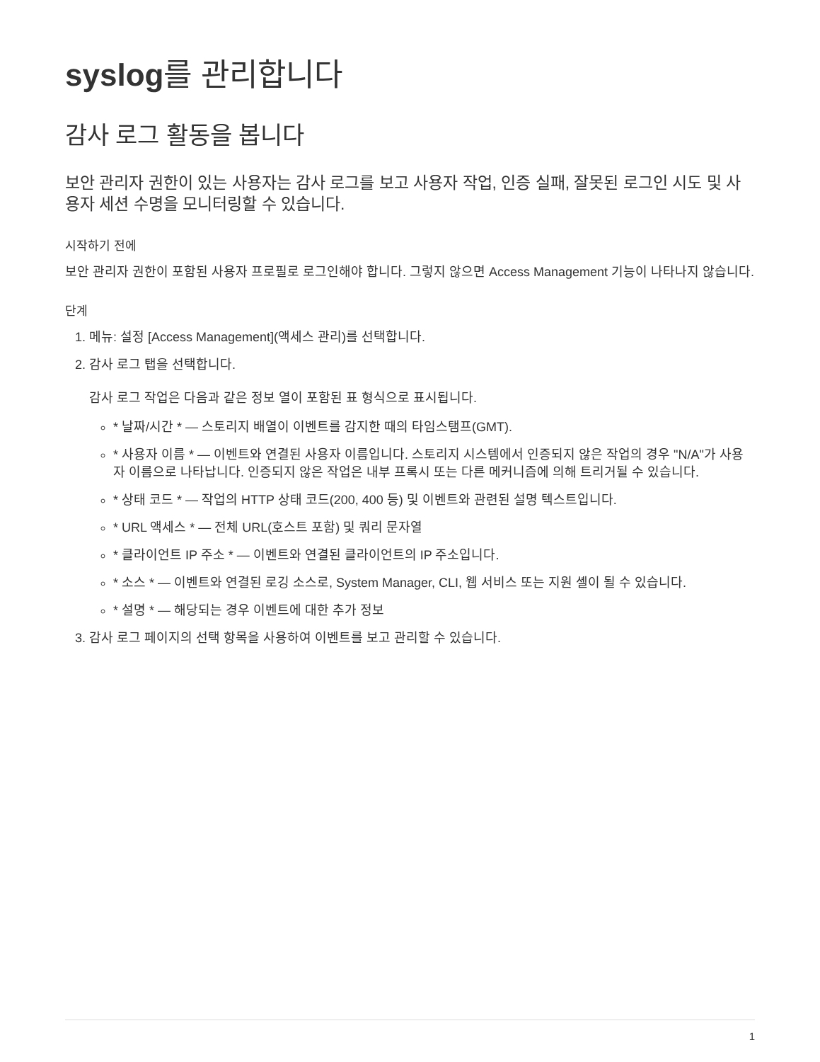syslog를 관리합니다
감사 로그 활동을 봅니다
보안 관리자 권한이 있는 사용자는 감사 로그를 보고 사용자 작업, 인증 실패, 잘못된 로그인 시도 및 사용자 세션 수명을 모니터링할 수 있습니다.
시작하기 전에
보안 관리자 권한이 포함된 사용자 프로필로 로그인해야 합니다. 그렇지 않으면 Access Management 기능이 나타나지 않습니다.
단계
1. 메뉴: 설정 [Access Management](액세스 관리)를 선택합니다.
2. 감사 로그 탭을 선택합니다.
감사 로그 작업은 다음과 같은 정보 열이 포함된 표 형식으로 표시됩니다.
* 날짜/시간 * — 스토리지 배열이 이벤트를 감지한 때의 타임스탬프(GMT).
* 사용자 이름 * — 이벤트와 연결된 사용자 이름입니다. 스토리지 시스템에서 인증되지 않은 작업의 경우 "N/A"가 사용자 이름으로 나타납니다. 인증되지 않은 작업은 내부 프록시 또는 다른 메커니즘에 의해 트리거될 수 있습니다.
* 상태 코드 * — 작업의 HTTP 상태 코드(200, 400 등) 및 이벤트와 관련된 설명 텍스트입니다.
* URL 액세스 * — 전체 URL(호스트 포함) 및 쿼리 문자열
* 클라이언트 IP 주소 * — 이벤트와 연결된 클라이언트의 IP 주소입니다.
* 소스 * — 이벤트와 연결된 로깅 소스로, System Manager, CLI, 웹 서비스 또는 지원 셸이 될 수 있습니다.
* 설명 * — 해당되는 경우 이벤트에 대한 추가 정보
3. 감사 로그 페이지의 선택 항목을 사용하여 이벤트를 보고 관리할 수 있습니다.
1